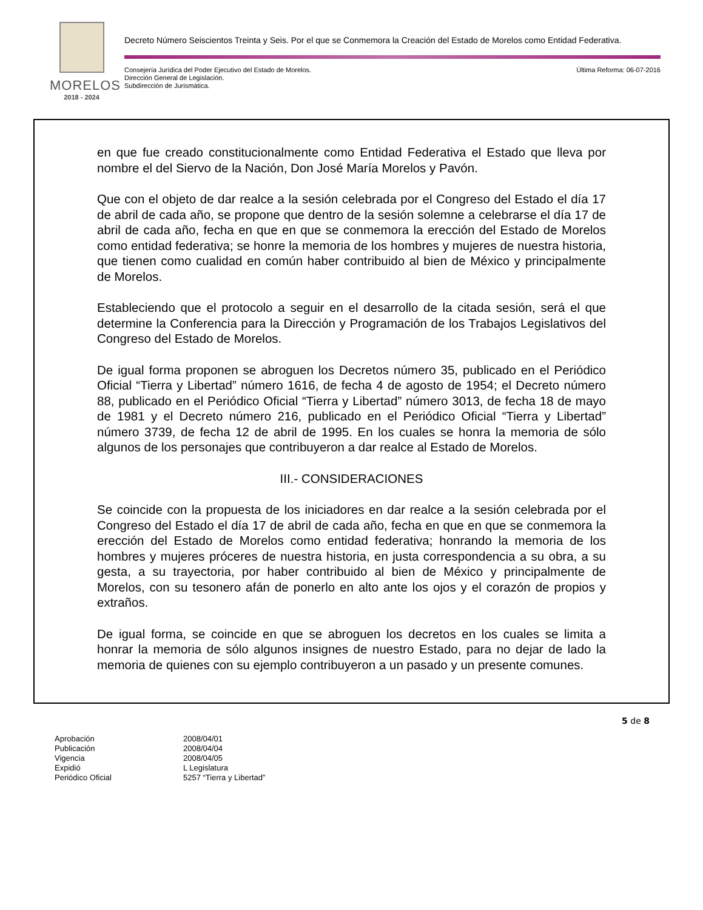MORELOS
2018 - 2024
Decreto Número Seiscientos Treinta y Seis. Por el que se Conmemora la Creación del Estado de Morelos como Entidad Federativa.
Consejería Jurídica del Poder Ejecutivo del Estado de Morelos.
Dirección General de Legislación.
Subdirección de Jurismática.
Última Reforma: 06-07-2016
en que fue creado constitucionalmente como Entidad Federativa el Estado que lleva por nombre el del Siervo de la Nación, Don José María Morelos y Pavón.
Que con el objeto de dar realce a la sesión celebrada por el Congreso del Estado el día 17 de abril de cada año, se propone que dentro de la sesión solemne a celebrarse el día 17 de abril de cada año, fecha en que en que se conmemora la erección del Estado de Morelos como entidad federativa; se honre la memoria de los hombres y mujeres de nuestra historia, que tienen como cualidad en común haber contribuido al bien de México y principalmente de Morelos.
Estableciendo que el protocolo a seguir en el desarrollo de la citada sesión, será el que determine la Conferencia para la Dirección y Programación de los Trabajos Legislativos del Congreso del Estado de Morelos.
De igual forma proponen se abroguen los Decretos número 35, publicado en el Periódico Oficial “Tierra y Libertad” número 1616, de fecha 4 de agosto de 1954; el Decreto número 88, publicado en el Periódico Oficial “Tierra y Libertad” número 3013, de fecha 18 de mayo de 1981 y el Decreto número 216, publicado en el Periódico Oficial “Tierra y Libertad” número 3739, de fecha 12 de abril de 1995. En los cuales se honra la memoria de sólo algunos de los personajes que contribuyeron a dar realce al Estado de Morelos.
III.- CONSIDERACIONES
Se coincide con la propuesta de los iniciadores en dar realce a la sesión celebrada por el Congreso del Estado el día 17 de abril de cada año, fecha en que en que se conmemora la erección del Estado de Morelos como entidad federativa; honrando la memoria de los hombres y mujeres próceres de nuestra historia, en justa correspondencia a su obra, a su gesta, a su trayectoria, por haber contribuido al bien de México y principalmente de Morelos, con su tesonero afán de ponerlo en alto ante los ojos y el corazón de propios y extraños.
De igual forma, se coincide en que se abroguen los decretos en los cuales se limita a honrar la memoria de sólo algunos insignes de nuestro Estado, para no dejar de lado la memoria de quienes con su ejemplo contribuyeron a un pasado y un presente comunes.
5 de 8
Aprobación 2008/04/01
Publicación 2008/04/04
Vigencia 2008/04/05
Expidió L Legislatura
Periódico Oficial 5257 “Tierra y Libertad”